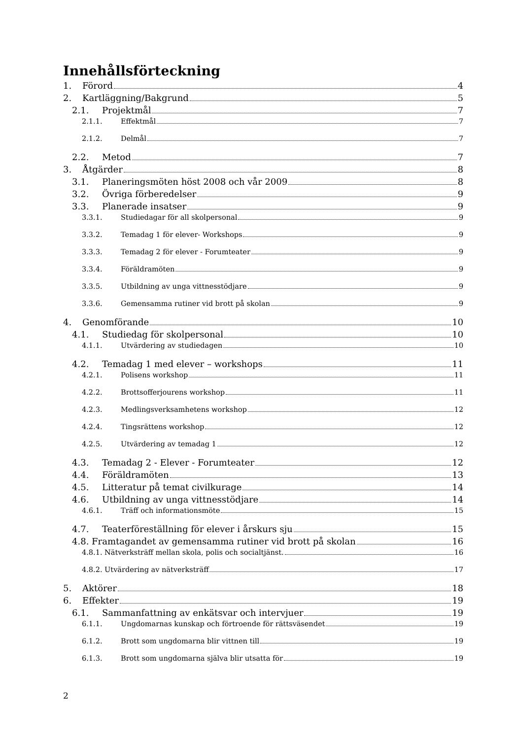Innehållsförteckning
1. Förord 4
2. Kartläggning/Bakgrund 5
2.1. Projektmål 7
2.1.1. Effektmål 7
2.1.2. Delmål 7
2.2. Metod 7
3. Åtgärder 8
3.1. Planeringsmöten höst 2008 och vår 2009 8
3.2. Övriga förberedelser 9
3.3. Planerade insatser 9
3.3.1. Studiedagar för all skolpersonal 9
3.3.2. Temadag 1 för elever- Workshops 9
3.3.3. Temadag 2 för elever - Forumteater 9
3.3.4. Föräldramöten 9
3.3.5. Utbildning av unga vittnesstödjare 9
3.3.6. Gemensamma rutiner vid brott på skolan 9
4. Genomförande 10
4.1. Studiedag för skolpersonal 10
4.1.1. Utvärdering av studiedagen 10
4.2. Temadag 1 med elever – workshops 11
4.2.1. Polisens workshop 11
4.2.2. Brottsofferjourens workshop 11
4.2.3. Medlingsverksamhetens workshop 12
4.2.4. Tingsrättens workshop 12
4.2.5. Utvärdering av temadag 1 12
4.3. Temadag 2 - Elever - Forumteater 12
4.4. Föräldramöten 13
4.5. Litteratur på temat civilkurage 14
4.6. Utbildning av unga vittnesstödjare 14
4.6.1. Träff och informationsmöte 15
4.7. Teaterföreställning för elever i årskurs sju 15
4.8. Framtagandet av gemensamma rutiner vid brott på skolan 16
4.8.1. Nätverksträff mellan skola, polis och socialtjänst. 16
4.8.2. Utvärdering av nätverksträff 17
5. Aktörer 18
6. Effekter 19
6.1. Sammanfattning av enkätsvar och intervjuer 19
6.1.1. Ungdomarnas kunskap och förtroende för rättsväsendet 19
6.1.2. Brott som ungdomarna blir vittnen till 19
6.1.3. Brott som ungdomarna själva blir utsatta för 19
2